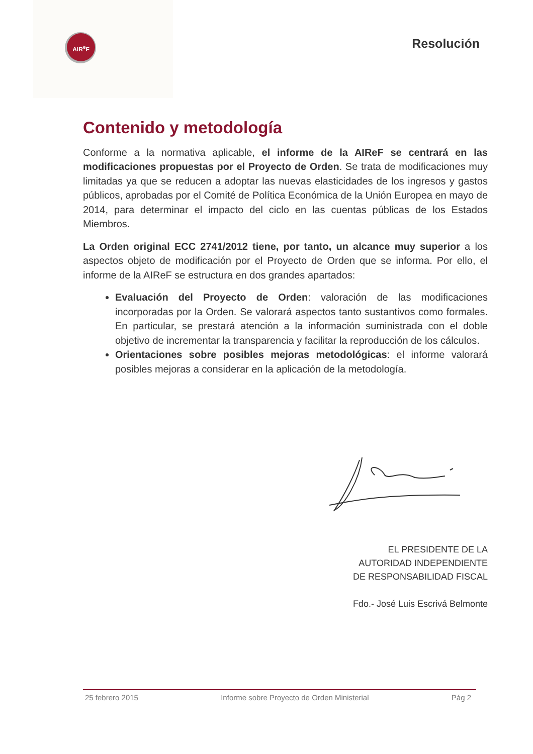AIR<sup>e</sup>F Resolución
Contenido y metodología
Conforme a la normativa aplicable, el informe de la AIReF se centrará en las modificaciones propuestas por el Proyecto de Orden. Se trata de modificaciones muy limitadas ya que se reducen a adoptar las nuevas elasticidades de los ingresos y gastos públicos, aprobadas por el Comité de Política Económica de la Unión Europea en mayo de 2014, para determinar el impacto del ciclo en las cuentas públicas de los Estados Miembros.
La Orden original ECC 2741/2012 tiene, por tanto, un alcance muy superior a los aspectos objeto de modificación por el Proyecto de Orden que se informa. Por ello, el informe de la AIReF se estructura en dos grandes apartados:
Evaluación del Proyecto de Orden: valoración de las modificaciones incorporadas por la Orden. Se valorará aspectos tanto sustantivos como formales. En particular, se prestará atención a la información suministrada con el doble objetivo de incrementar la transparencia y facilitar la reproducción de los cálculos.
Orientaciones sobre posibles mejoras metodológicas: el informe valorará posibles mejoras a considerar en la aplicación de la metodología.
EL PRESIDENTE DE LA
AUTORIDAD INDEPENDIENTE
DE RESPONSABILIDAD FISCAL
Fdo.- José Luis Escrivá Belmonte
25 febrero 2015 Informe sobre Proyecto de Orden Ministerial Pág 2